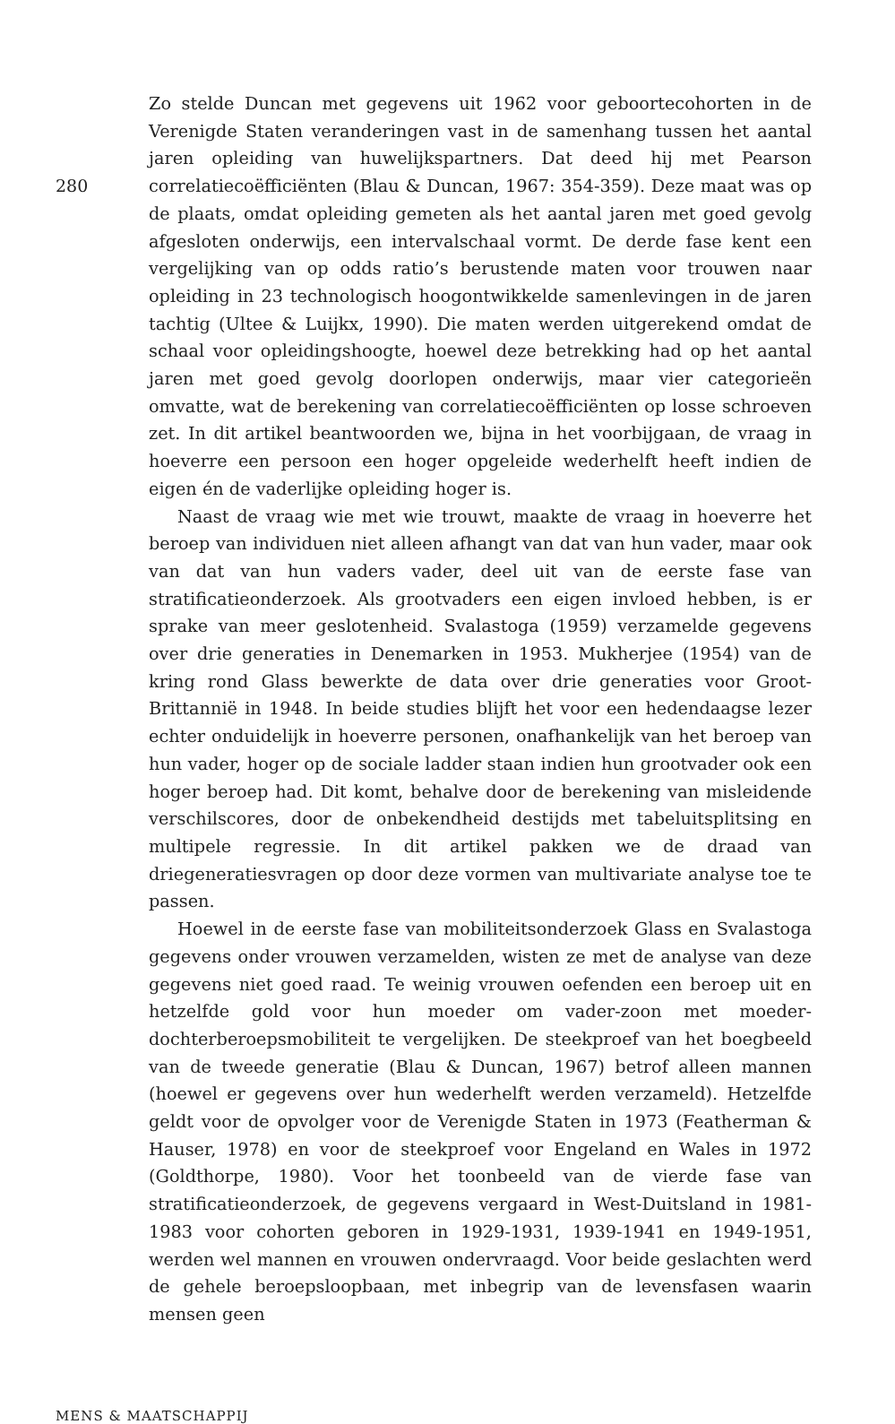Zo stelde Duncan met gegevens uit 1962 voor geboortecohorten in de Verenigde Staten veranderingen vast in de samenhang tussen het aantal jaren opleiding van huwelijkspartners. Dat deed hij met Pearson correlatiecoëfficiënten (Blau & Duncan, 1967: 354-359). Deze maat was op de plaats, omdat opleiding gemeten als het aantal jaren met goed gevolg afgesloten onderwijs, een intervalschaal vormt. De derde fase kent een vergelijking van op odds ratio’s berustende maten voor trouwen naar opleiding in 23 technologisch hoogontwikkelde samenlevingen in de jaren tachtig (Ultee & Luijkx, 1990). Die maten werden uitgerekend omdat de schaal voor opleidingshoogte, hoewel deze betrekking had op het aantal jaren met goed gevolg doorlopen onderwijs, maar vier categorieën omvatte, wat de berekening van correlatiecoëfficiënten op losse schroeven zet. In dit artikel beantwoorden we, bijna in het voorbijgaan, de vraag in hoeverre een persoon een hoger opgeleide wederhelft heeft indien de eigen én de vaderlijke opleiding hoger is.
Naast de vraag wie met wie trouwt, maakte de vraag in hoeverre het beroep van individuen niet alleen afhangt van dat van hun vader, maar ook van dat van hun vaders vader, deel uit van de eerste fase van stratificatieonderzoek. Als grootvaders een eigen invloed hebben, is er sprake van meer geslotenheid. Svalastoga (1959) verzamelde gegevens over drie generaties in Denemarken in 1953. Mukherjee (1954) van de kring rond Glass bewerkte de data over drie generaties voor Groot-Brittannië in 1948. In beide studies blijft het voor een hedendaagse lezer echter onduidelijk in hoeverre personen, onafhankelijk van het beroep van hun vader, hoger op de sociale ladder staan indien hun grootvader ook een hoger beroep had. Dit komt, behalve door de berekening van misleidende verschilscores, door de onbekendheid destijds met tabeluitsplitsing en multipele regressie. In dit artikel pakken we de draad van driegeneratiesvragen op door deze vormen van multivariate analyse toe te passen.
Hoewel in de eerste fase van mobiliteitsonderzoek Glass en Svalastoga gegevens onder vrouwen verzamelden, wisten ze met de analyse van deze gegevens niet goed raad. Te weinig vrouwen oefenden een beroep uit en hetzelfde gold voor hun moeder om vader-zoon met moeder-dochterberoepsmobiliteit te vergelijken. De steekproef van het boegbeeld van de tweede generatie (Blau & Duncan, 1967) betrof alleen mannen (hoewel er gegevens over hun wederhelft werden verzameld). Hetzelfde geldt voor de opvolger voor de Verenigde Staten in 1973 (Featherman & Hauser, 1978) en voor de steekproef voor Engeland en Wales in 1972 (Goldthorpe, 1980). Voor het toonbeeld van de vierde fase van stratificatieonderzoek, de gegevens vergaard in West-Duitsland in 1981-1983 voor cohorten geboren in 1929-1931, 1939-1941 en 1949-1951, werden wel mannen en vrouwen ondervraagd. Voor beide geslachten werd de gehele beroepsloopbaan, met inbegrip van de levensfasen waarin mensen geen
280
MENS & MAATSCHAPPIJ